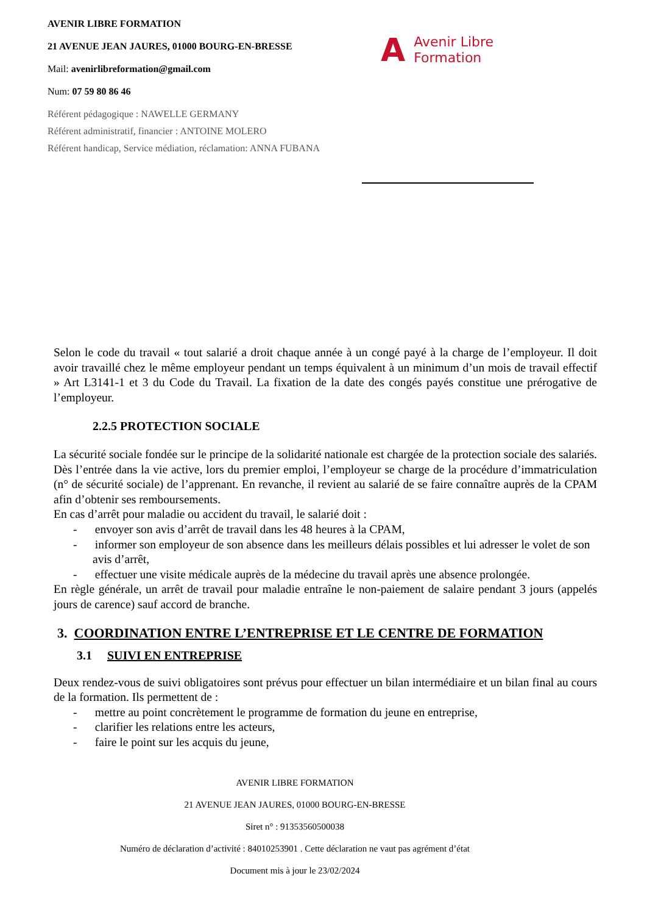AVENIR LIBRE FORMATION
21 AVENUE JEAN JAURES, 01000 BOURG-EN-BRESSE
Mail: avenirlibreformation@gmail.com
Num: 07 59 80 86 46
Référent pédagogique : NAWELLE GERMANY
Référent administratif, financier : ANTOINE MOLERO
Référent handicap, Service médiation, réclamation: ANNA FUBANA
A Avenir Libre
Formation
Selon le code du travail « tout salarié a droit chaque année à un congé payé à la charge de l’employeur. Il doit avoir travaillé chez le même employeur pendant un temps équivalent à un minimum d’un mois de travail effectif » Art L3141-1 et 3 du Code du Travail. La fixation de la date des congés payés constitue une prérogative de l’employeur.
2.2.5 PROTECTION SOCIALE
La sécurité sociale fondée sur le principe de la solidarité nationale est chargée de la protection sociale des salariés. Dès l’entrée dans la vie active, lors du premier emploi, l’employeur se charge de la procédure d’immatriculation (n° de sécurité sociale) de l’apprenant. En revanche, il revient au salarié de se faire connaître auprès de la CPAM afin d’obtenir ses remboursements.
En cas d’arrêt pour maladie ou accident du travail, le salarié doit :
- envoyer son avis d’arrêt de travail dans les 48 heures à la CPAM,
- informer son employeur de son absence dans les meilleurs délais possibles et lui adresser le volet de son avis d’arrêt,
- effectuer une visite médicale auprès de la médecine du travail après une absence prolongée.
En règle générale, un arrêt de travail pour maladie entraîne le non-paiement de salaire pendant 3 jours (appelés jours de carence) sauf accord de branche.
3. COORDINATION ENTRE L’ENTREPRISE ET LE CENTRE DE FORMATION
3.1 SUIVI EN ENTREPRISE
Deux rendez-vous de suivi obligatoires sont prévus pour effectuer un bilan intermédiaire et un bilan final au cours de la formation. Ils permettent de :
- mettre au point concrètement le programme de formation du jeune en entreprise,
- clarifier les relations entre les acteurs,
- faire le point sur les acquis du jeune,
AVENIR LIBRE FORMATION
21 AVENUE JEAN JAURES, 01000 BOURG-EN-BRESSE
Siret n° : 91353560500038
Numéro de déclaration d’activité : 84010253901 . Cette déclaration ne vaut pas agrément d’état
Document mis à jour le 23/02/2024